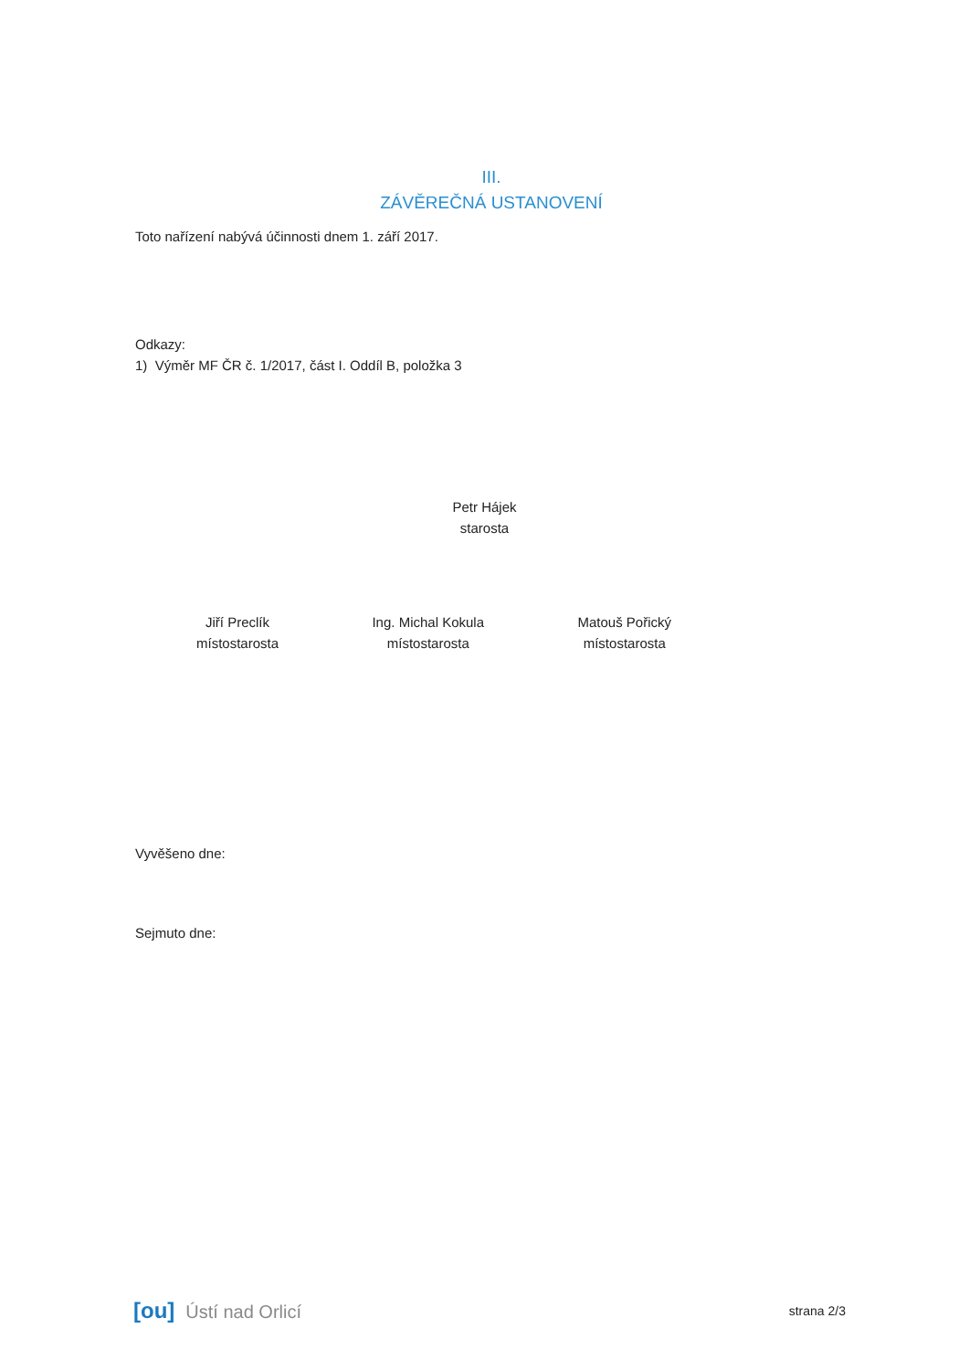III.
ZÁVĚREČNÁ USTANOVENÍ
Toto nařízení nabývá účinnosti dnem 1. září 2017.
Odkazy:
1) Výměr MF ČR č. 1/2017, část I. Oddíl B, položka 3
Petr Hájek
starosta
Jiří Preclík
místostarosta
Ing. Michal Kokula
místostarosta
Matouš Pořický
místostarosta
Vyvěšeno dne:
Sejmuto dne:
[ou] Ústí nad Orlicí
strana 2/3